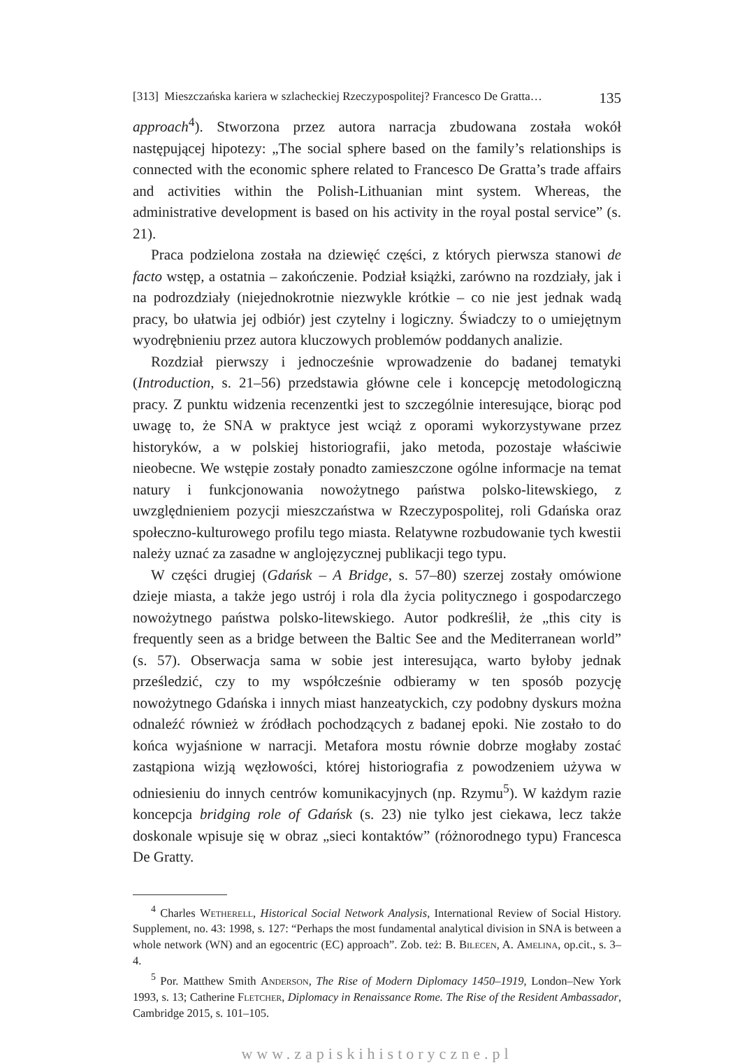[313] Mieszczańska kariera w szlacheckiej Rzeczypospolitej? Francesco De Gratta… 135
approach<sup>4</sup>). Stworzona przez autora narracja zbudowana została wokół następującej hipotezy: „The social sphere based on the family’s relationships is connected with the economic sphere related to Francesco De Gratta’s trade affairs and activities within the Polish-Lithuanian mint system. Whereas, the administrative development is based on his activity in the royal postal service” (s. 21).
Praca podzielona została na dziewięć części, z których pierwsza stanowi de facto wstęp, a ostatnia – zakończenie. Podział książki, zarówno na rozdziały, jak i na podrozdziały (niejednokrotnie niezwykle krótkie – co nie jest jednak wadą pracy, bo ułatwia jej odbiór) jest czytelny i logiczny. Świadczy to o umiejętnym wyodrębnieniu przez autora kluczowych problemów poddanych analizie.
Rozdział pierwszy i jednocześnie wprowadzenie do badanej tematyki (Introduction, s. 21–56) przedstawia główne cele i koncepcję metodologiczną pracy. Z punktu widzenia recenzentki jest to szczególnie interesujące, biorąc pod uwagę to, że SNA w praktyce jest wciąż z oporami wykorzystywane przez historyków, a w polskiej historiografii, jako metoda, pozostaje właściwie nieobecne. We wstępie zostały ponadto zamieszczone ogólne informacje na temat natury i funkcjonowania nowożytnego państwa polsko-litewskiego, z uwzględnieniem pozycji mieszczaństwa w Rzeczypospolitej, roli Gdańska oraz społeczno-kulturowego profilu tego miasta. Relatywne rozbudowanie tych kwestii należy uznać za zasadne w anglojęzycznej publikacji tego typu.
W części drugiej (Gdańsk – A Bridge, s. 57–80) szerzej zostały omówione dzieje miasta, a także jego ustrój i rola dla życia politycznego i gospodarczego nowożytnego państwa polsko-litewskiego. Autor podkreślił, że „this city is frequently seen as a bridge between the Baltic See and the Mediterranean world” (s. 57). Obserwacja sama w sobie jest interesująca, warto byłoby jednak prześledzić, czy to my współcześnie odbieramy w ten sposób pozycję nowożytnego Gdańska i innych miast hanzeatyckich, czy podobny dyskurs można odnaleźć również w źródłach pochodzących z badanej epoki. Nie zostało to do końca wyjaśnione w narracji. Metafora mostu równie dobrze mogłaby zostać zastąpiona wizją węzłowości, której historiografia z powodzeniem używa w odniesieniu do innych centrów komunikacyjnych (np. Rzymu<sup>5</sup>). W każdym razie koncepcja bridging role of Gdańsk (s. 23) nie tylko jest ciekawa, lecz także doskonale wpisuje się w obraz „sieci kontaktów” (różnorodnego typu) Francesca De Gratty.
<sup>4</sup> Charles Wetherell, Historical Social Network Analysis, International Review of Social History. Supplement, no. 43: 1998, s. 127: “Perhaps the most fundamental analytical division in SNA is between a whole network (WN) and an egocentric (EC) approach”. Zob. też: B. Bilecen, A. Amelina, op.cit., s. 3–4.
<sup>5</sup> Por. Matthew Smith Anderson, The Rise of Modern Diplomacy 1450–1919, London–New York 1993, s. 13; Catherine Fletcher, Diplomacy in Renaissance Rome. The Rise of the Resident Ambassador, Cambridge 2015, s. 101–105.
www.zapiskihistoryczne.pl